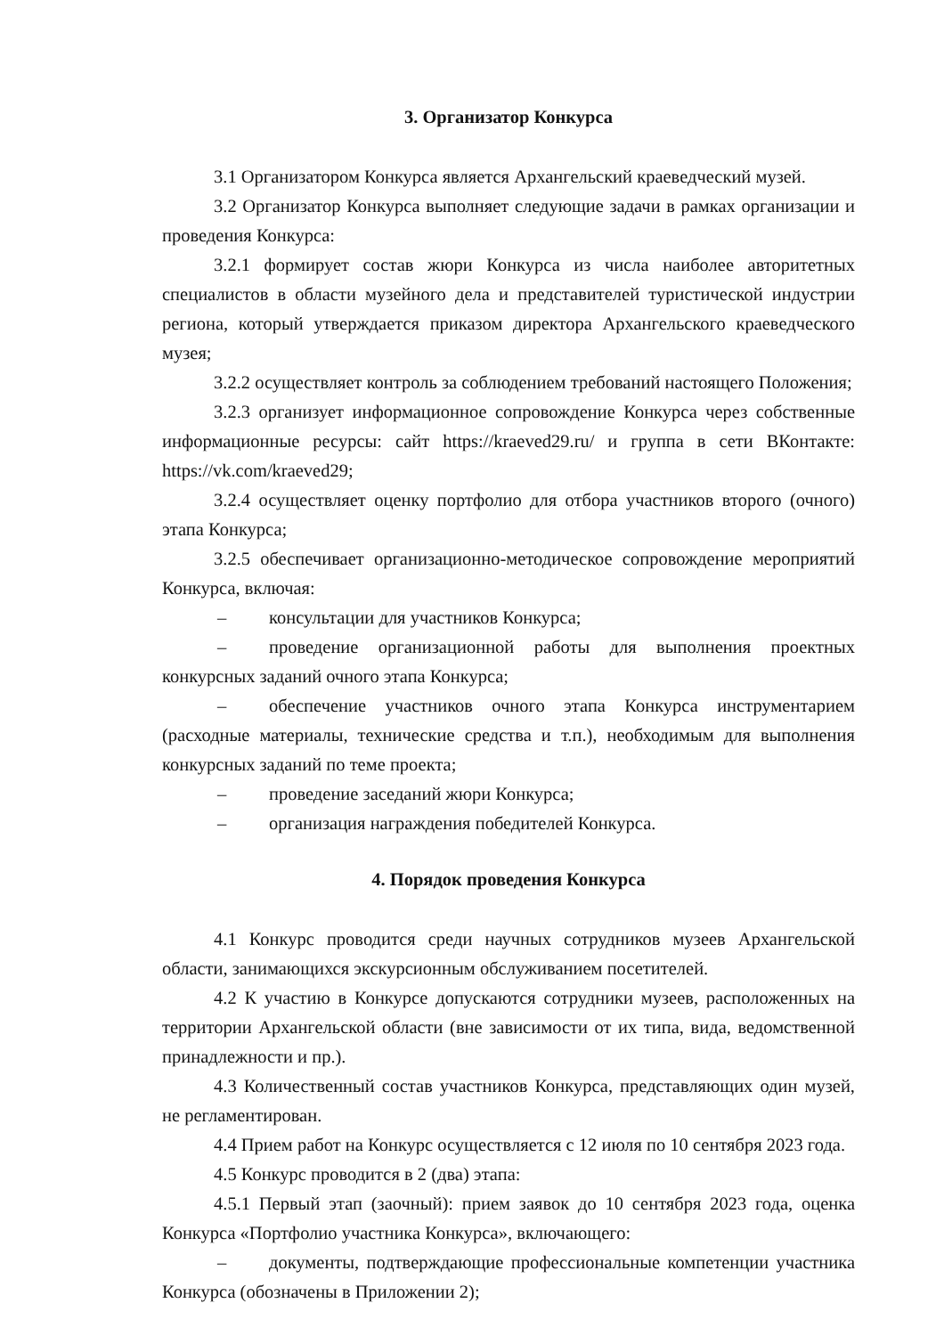3. Организатор Конкурса
3.1 Организатором Конкурса является Архангельский краеведческий музей.
3.2 Организатор Конкурса выполняет следующие задачи в рамках организации и проведения Конкурса:
3.2.1 формирует состав жюри Конкурса из числа наиболее авторитетных специалистов в области музейного дела и представителей туристической индустрии региона, который утверждается приказом директора Архангельского краеведческого музея;
3.2.2 осуществляет контроль за соблюдением требований настоящего Положения;
3.2.3 организует информационное сопровождение Конкурса через собственные информационные ресурсы: сайт https://kraeved29.ru/ и группа в сети ВКонтакте: https://vk.com/kraeved29;
3.2.4 осуществляет оценку портфолио для отбора участников второго (очного) этапа Конкурса;
3.2.5 обеспечивает организационно-методическое сопровождение мероприятий Конкурса, включая:
– консультации для участников Конкурса;
– проведение организационной работы для выполнения проектных конкурсных заданий очного этапа Конкурса;
– обеспечение участников очного этапа Конкурса инструментарием (расходные материалы, технические средства и т.п.), необходимым для выполнения конкурсных заданий по теме проекта;
– проведение заседаний жюри Конкурса;
– организация награждения победителей Конкурса.
4. Порядок проведения Конкурса
4.1 Конкурс проводится среди научных сотрудников музеев Архангельской области, занимающихся экскурсионным обслуживанием посетителей.
4.2 К участию в Конкурсе допускаются сотрудники музеев, расположенных на территории Архангельской области (вне зависимости от их типа, вида, ведомственной принадлежности и пр.).
4.3 Количественный состав участников Конкурса, представляющих один музей, не регламентирован.
4.4 Прием работ на Конкурс осуществляется с 12 июля по 10 сентября 2023 года.
4.5 Конкурс проводится в 2 (два) этапа:
4.5.1 Первый этап (заочный): прием заявок до 10 сентября 2023 года, оценка Конкурса «Портфолио участника Конкурса», включающего:
– документы, подтверждающие профессиональные компетенции участника Конкурса (обозначены в Приложении 2);